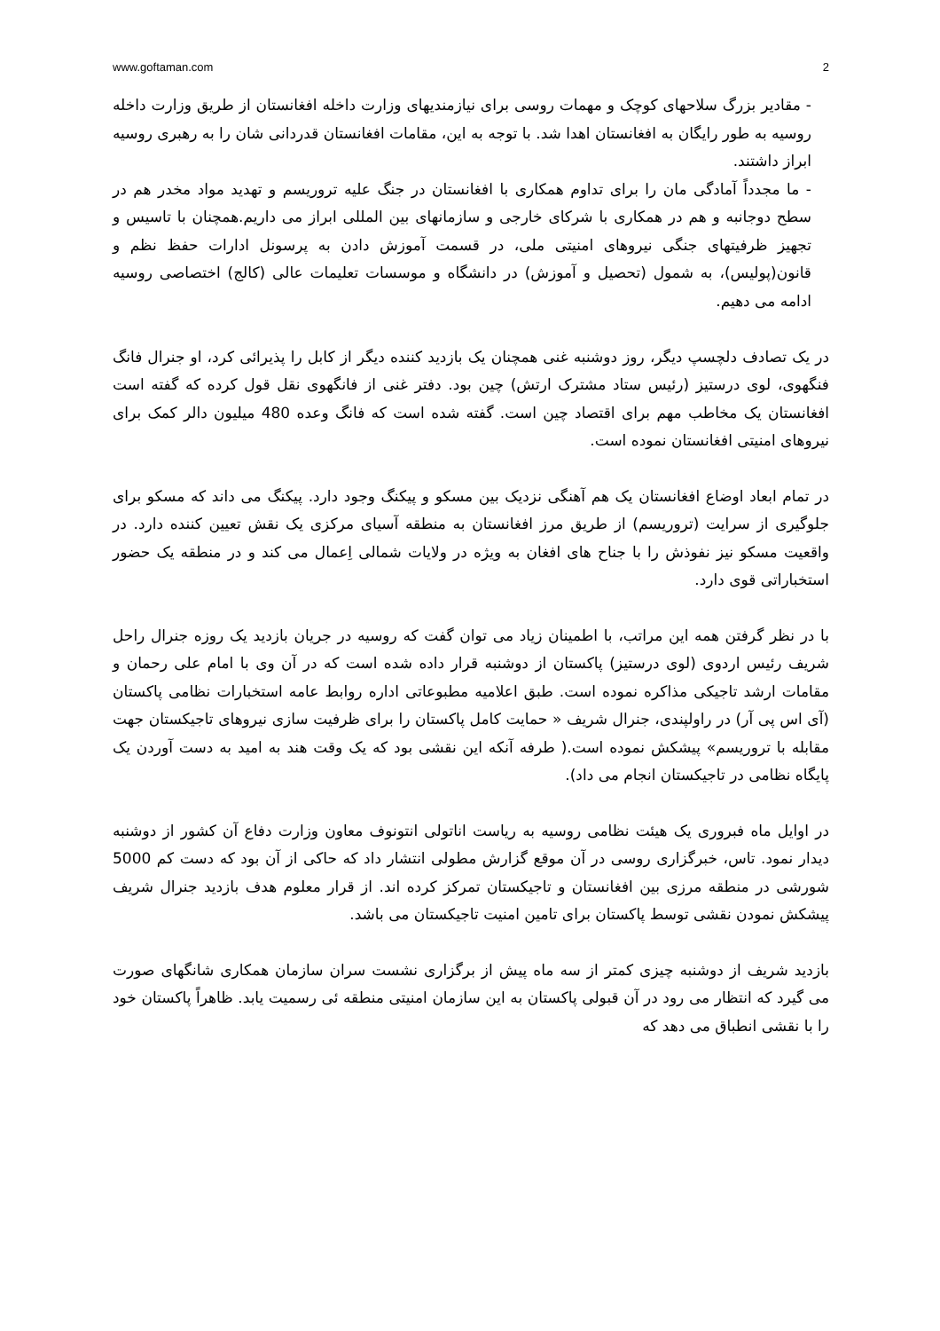www.goftaman.com 2
- مقادیر بزرگ سلاحهای کوچک و مهمات روسی برای نیازمندیهای وزارت داخله افغانستان از طریق وزارت داخله روسیه به طور رایگان به افغانستان اهدا شد. با توجه به این، مقامات افغانستان قدردانی شان را به رهبری روسیه ابراز داشتند.
- ما مجدداً آمادگی مان را برای تداوم همکاری با افغانستان در جنگ علیه تروریسم و تهدید مواد مخدر هم در سطح دوجانبه و هم در همکاری با شرکای خارجی و سازمانهای بین المللی ابراز می داریم.همچنان با تاسیس و تجهیز ظرفیتهای جنگی نیروهای امنیتی ملی، در قسمت آموزش دادن به پرسونل ادارات حفظ نظم و قانون(پولیس)، به شمول (تحصیل و آموزش) در دانشگاه و موسسات تعلیمات عالی (کالج) اختصاصی روسیه ادامه می دهیم.
در یک تصادف دلچسپ دیگر، روز دوشنبه غنی همچنان یک بازدید کننده دیگر از کابل را پذیرائی کرد، او جنرال فانگ فنگهوی، لوی درستیز (رئیس ستاد مشترک ارتش) چین بود. دفتر غنی از فانگهوی نقل قول کرده که گفته است افغانستان یک مخاطب مهم برای اقتصاد چین است. گفته شده است که فانگ وعده 480 میلیون دالر کمک برای نیروهای امنیتی افغانستان نموده است.
در تمام ابعاد اوضاع افغانستان یک هم آهنگی نزدیک بین مسکو و پیکنگ وجود دارد. پیکنگ می داند که مسکو برای جلوگیری از سرایت (تروریسم) از طریق مرز افغانستان به منطقه آسیای مرکزی یک نقش تعیین کننده دارد. در واقعیت مسکو نیز نفوذش را با جناح های افغان به ویژه در ولایات شمالی اِعمال می کند و در منطقه یک حضور استخباراتی قوی دارد.
با در نظر گرفتن همه این مراتب، با اطمینان زیاد می توان گفت که روسیه در جریان بازدید یک روزه جنرال راحل شریف رئیس اردوی (لوی درستیز) پاکستان از دوشنبه قرار داده شده است که در آن وی با امام علی رحمان و مقامات ارشد تاجیکی مذاکره نموده است. طبق اعلامیه مطبوعاتی اداره روابط عامه استخبارات نظامی پاکستان (آی اس پی آر) در راولپندی، جنرال شریف « حمایت کامل پاکستان را برای ظرفیت سازی نیروهای تاجیکستان جهت مقابله با تروریسم» پیشکش نموده است.( طرفه آنکه این نقشی بود که یک وقت هند به امید به دست آوردن یک پایگاه نظامی در تاجیکستان انجام می داد).
در اوایل ماه فبروری یک هیئت نظامی روسیه به ریاست اناتولی انتونوف معاون وزارت دفاع آن کشور از دوشنبه دیدار نمود. تاس، خبرگزاری روسی در آن موقع گزارش مطولی انتشار داد که حاکی از آن بود که دست کم 5000 شورشی در منطقه مرزی بین افغانستان و تاجیکستان تمرکز کرده اند. از قرار معلوم هدف بازدید جنرال شریف پیشکش نمودن نقشی توسط پاکستان برای تامین امنیت تاجیکستان می باشد.
بازدید شریف از دوشنبه چیزی کمتر از سه ماه پیش از برگزاری نشست سران سازمان همکاری شانگهای صورت می گیرد که انتظار می رود در آن قبولی پاکستان به این سازمان امنیتی منطقه ئی رسمیت یابد. ظاهراً پاکستان خود را با نقشی انطباق می دهد که